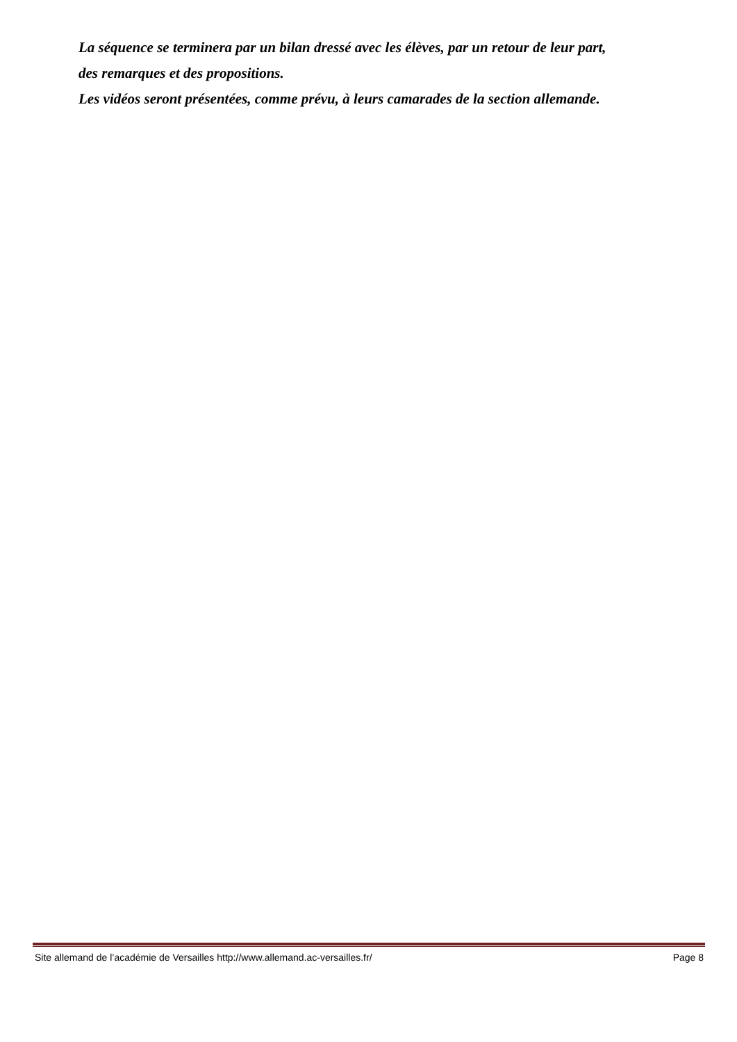La séquence se terminera par un bilan dressé avec les élèves, par un retour de leur part,
des remarques et des propositions.
Les vidéos seront présentées, comme prévu, à leurs camarades de la section allemande.
Site allemand de l’académie de Versailles http://www.allemand.ac-versailles.fr/ Page 8